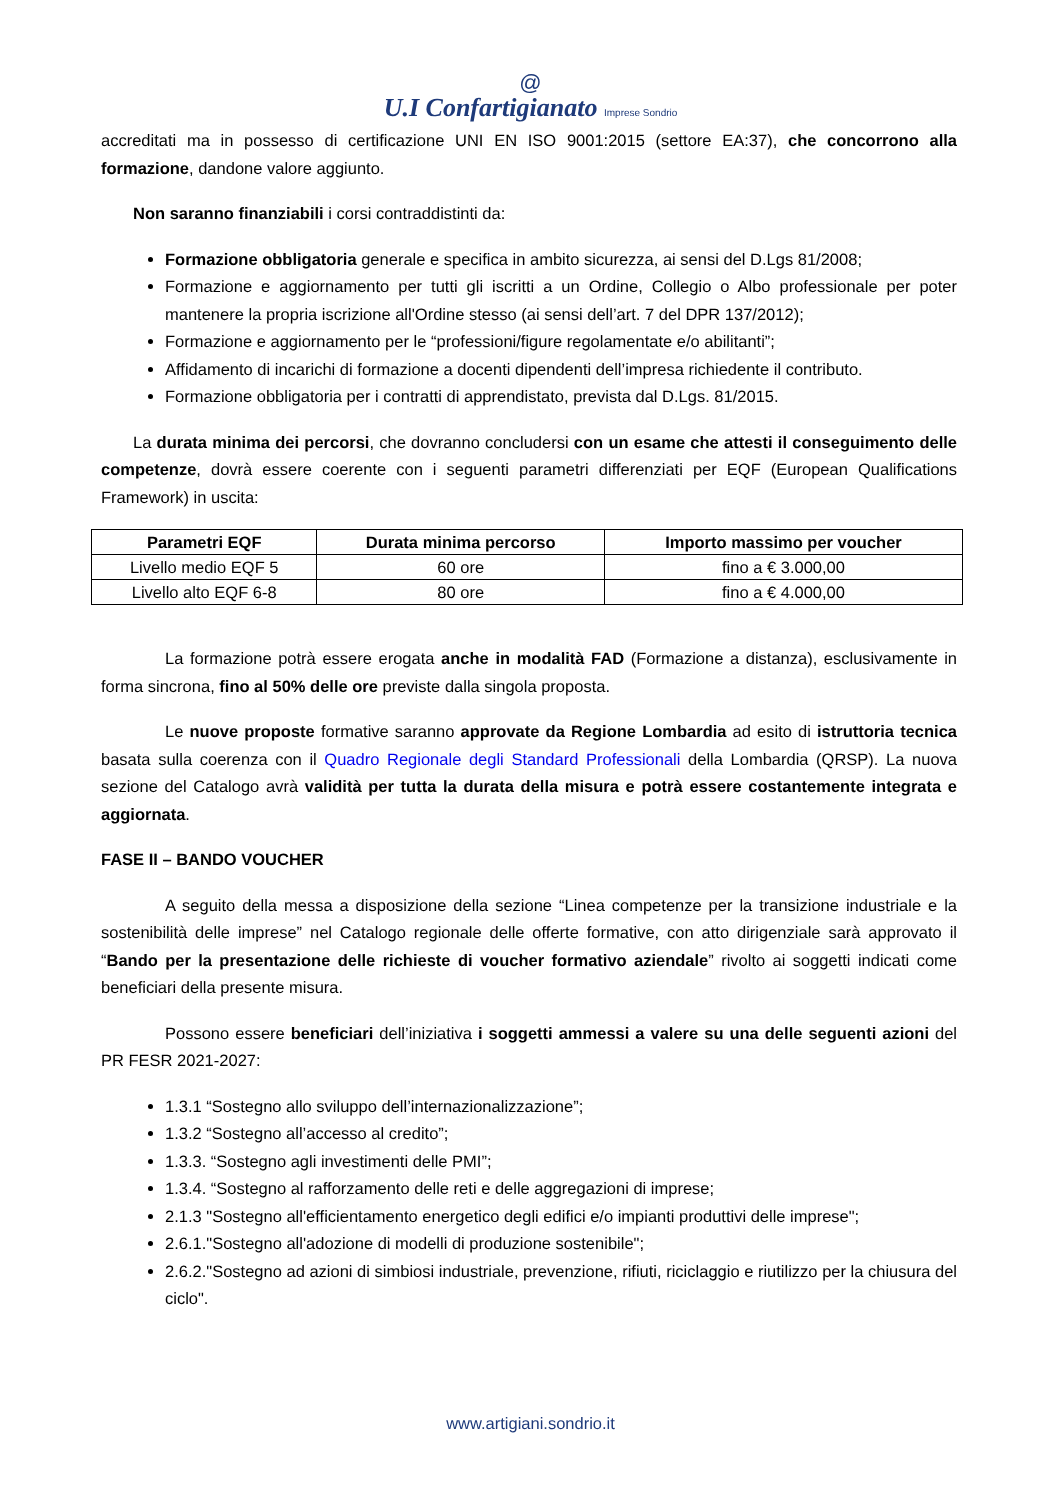@
U.I Confartigianato Imprese Sondrio
accreditati ma in possesso di certificazione UNI EN ISO 9001:2015 (settore EA:37), che concorrono alla formazione, dandone valore aggiunto.
Non saranno finanziabili i corsi contraddistinti da:
Formazione obbligatoria generale e specifica in ambito sicurezza, ai sensi del D.Lgs 81/2008;
Formazione e aggiornamento per tutti gli iscritti a un Ordine, Collegio o Albo professionale per poter mantenere la propria iscrizione all'Ordine stesso (ai sensi dell’art. 7 del DPR 137/2012);
Formazione e aggiornamento per le “professioni/figure regolamentate e/o abilitanti”;
Affidamento di incarichi di formazione a docenti dipendenti dell’impresa richiedente il contributo.
Formazione obbligatoria per i contratti di apprendistato, prevista dal D.Lgs. 81/2015.
La durata minima dei percorsi, che dovranno concludersi con un esame che attesti il conseguimento delle competenze, dovrà essere coerente con i seguenti parametri differenziati per EQF (European Qualifications Framework) in uscita:
| Parametri EQF | Durata minima percorso | Importo massimo per voucher |
| --- | --- | --- |
| Livello medio EQF 5 | 60 ore | fino a € 3.000,00 |
| Livello alto EQF 6-8 | 80 ore | fino a € 4.000,00 |
La formazione potrà essere erogata anche in modalità FAD (Formazione a distanza), esclusivamente in forma sincrona, fino al 50% delle ore previste dalla singola proposta.
Le nuove proposte formative saranno approvate da Regione Lombardia ad esito di istruttoria tecnica basata sulla coerenza con il Quadro Regionale degli Standard Professionali della Lombardia (QRSP). La nuova sezione del Catalogo avrà validità per tutta la durata della misura e potrà essere costantemente integrata e aggiornata.
FASE II – BANDO VOUCHER
A seguito della messa a disposizione della sezione “Linea competenze per la transizione industriale e la sostenibilità delle imprese” nel Catalogo regionale delle offerte formative, con atto dirigenziale sarà approvato il “Bando per la presentazione delle richieste di voucher formativo aziendale” rivolto ai soggetti indicati come beneficiari della presente misura.
Possono essere beneficiari dell’iniziativa i soggetti ammessi a valere su una delle seguenti azioni del PR FESR 2021-2027:
1.3.1 “Sostegno allo sviluppo dell’internazionalizzazione”;
1.3.2 “Sostegno all’accesso al credito”;
1.3.3. “Sostegno agli investimenti delle PMI”;
1.3.4. “Sostegno al rafforzamento delle reti e delle aggregazioni di imprese;
2.1.3 "Sostegno all'efficientamento energetico degli edifici e/o impianti produttivi delle imprese";
2.6.1."Sostegno all'adozione di modelli di produzione sostenibile";
2.6.2."Sostegno ad azioni di simbiosi industriale, prevenzione, rifiuti, riciclaggio e riutilizzo per la chiusura del ciclo".
www.artigiani.sondrio.it